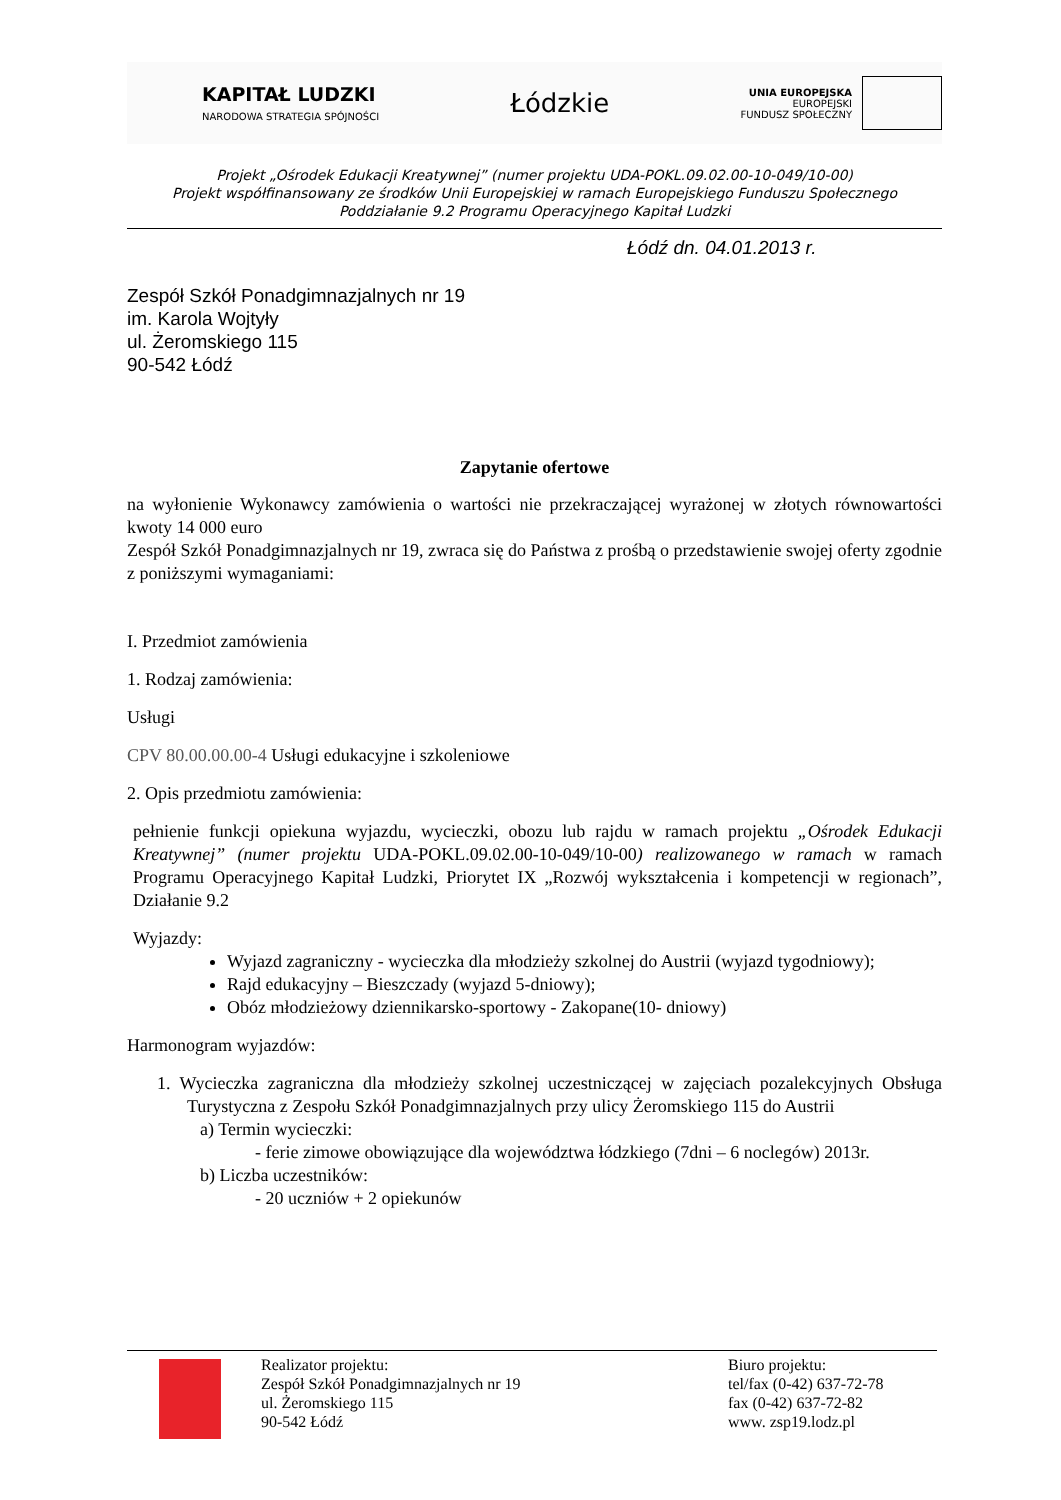KAPITAŁ LUDZKI
NARODOWA STRATEGIA SPÓJNOŚCI
Łódzkie
UNIA EUROPEJSKA
EUROPEJSKI
FUNDUSZ SPOŁECZNY
Projekt „Ośrodek Edukacji Kreatywnej” (numer projektu UDA-POKL.09.02.00-10-049/10-00)
Projekt współfinansowany ze środków Unii Europejskiej w ramach Europejskiego Funduszu Społecznego
Poddziałanie 9.2 Programu Operacyjnego Kapitał Ludzki
Łódź dn. 04.01.2013 r.
Zespół Szkół Ponadgimnazjalnych nr 19
im. Karola Wojtyły
ul. Żeromskiego 115
90-542 Łódź
Zapytanie ofertowe
na wyłonienie Wykonawcy zamówienia o wartości nie przekraczającej wyrażonej w złotych równowartości kwoty 14 000 euro
Zespół Szkół Ponadgimnazjalnych nr 19, zwraca się do Państwa z prośbą o przedstawienie swojej oferty zgodnie z poniższymi wymaganiami:
I. Przedmiot zamówienia
1. Rodzaj zamówienia:
Usługi
CPV 80.00.00.00-4 Usługi edukacyjne i szkoleniowe
2. Opis przedmiotu zamówienia:
pełnienie funkcji opiekuna wyjazdu, wycieczki, obozu lub rajdu w ramach projektu „Ośrodek Edukacji Kreatywnej” (numer projektu UDA-POKL.09.02.00-10-049/10-00) realizowanego w ramach w ramach Programu Operacyjnego Kapitał Ludzki, Priorytet IX „Rozwój wykształcenia i kompetencji w regionach”, Działanie 9.2
Wyjazdy:
Wyjazd zagraniczny - wycieczka dla młodzieży szkolnej do Austrii (wyjazd tygodniowy);
Rajd edukacyjny – Bieszczady (wyjazd 5-dniowy);
Obóz młodzieżowy dziennikarsko-sportowy - Zakopane(10- dniowy)
Harmonogram wyjazdów:
1. Wycieczka zagraniczna dla młodzieży szkolnej uczestniczącej w zajęciach pozalekcyjnych Obsługa Turystyczna z Zespołu Szkół Ponadgimnazjalnych przy ulicy Żeromskiego 115 do Austrii
a) Termin wycieczki:
- ferie zimowe obowiązujące dla województwa łódzkiego (7dni – 6 noclegów) 2013r.
b) Liczba uczestników:
- 20 uczniów + 2 opiekunów
Realizator projektu:
Zespół Szkół Ponadgimnazjalnych nr 19
ul. Żeromskiego 115
90-542 Łódź
Biuro projektu:
tel/fax (0-42) 637-72-78
fax (0-42) 637-72-82
www. zsp19.lodz.pl